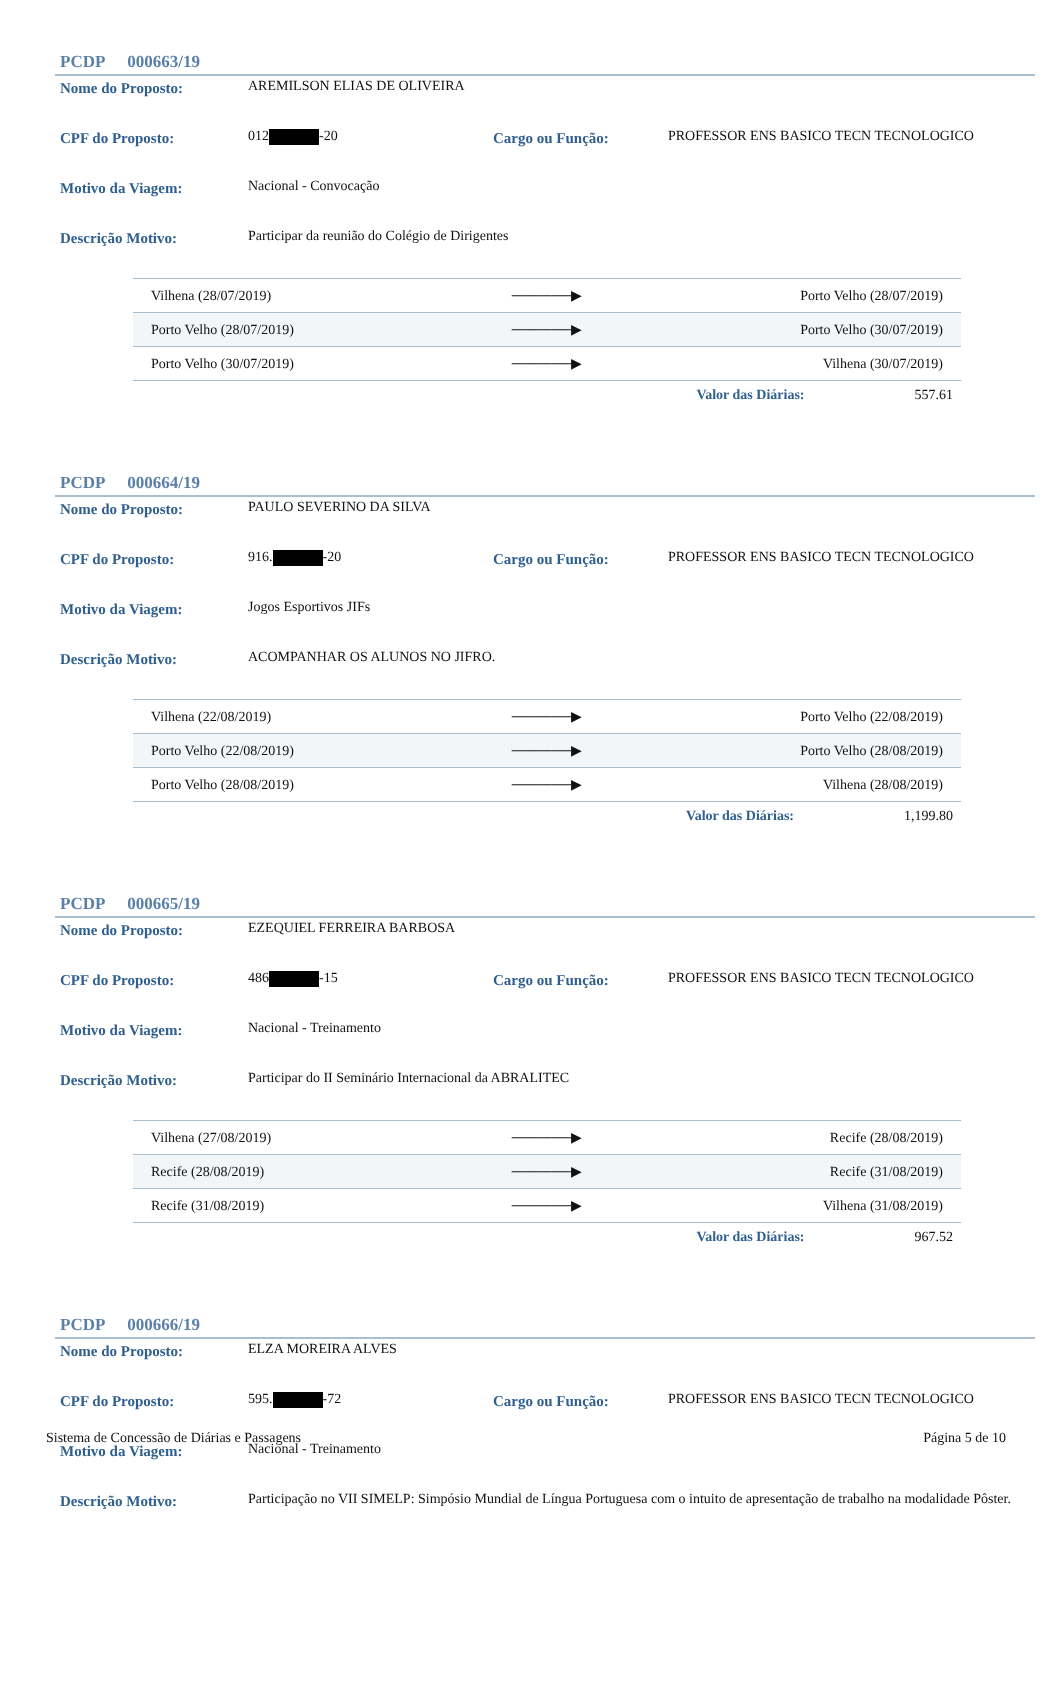PCDP 000663/19
Nome do Proposto: AREMILSON ELIAS DE OLIVEIRA
CPF do Proposto: 012 -20 Cargo ou Função: PROFESSOR ENS BASICO TECN TECNOLOGICO
Motivo da Viagem: Nacional - Convocação
Descrição Motivo: Participar da reunião do Colégio de Dirigentes
| Vilhena (28/07/2019) | ──────▶ | Porto Velho (28/07/2019) |
| Porto Velho (28/07/2019) | ──────▶ | Porto Velho (30/07/2019) |
| Porto Velho (30/07/2019) | ──────▶ | Vilhena (30/07/2019) |
Valor das Diárias: 557.61
PCDP 000664/19
Nome do Proposto: PAULO SEVERINO DA SILVA
CPF do Proposto: 916. -20 Cargo ou Função: PROFESSOR ENS BASICO TECN TECNOLOGICO
Motivo da Viagem: Jogos Esportivos JIFs
Descrição Motivo: ACOMPANHAR OS ALUNOS NO JIFRO.
| Vilhena (22/08/2019) | ──────▶ | Porto Velho (22/08/2019) |
| Porto Velho (22/08/2019) | ──────▶ | Porto Velho (28/08/2019) |
| Porto Velho (28/08/2019) | ──────▶ | Vilhena (28/08/2019) |
Valor das Diárias: 1,199.80
PCDP 000665/19
Nome do Proposto: EZEQUIEL FERREIRA BARBOSA
CPF do Proposto: 486 -15 Cargo ou Função: PROFESSOR ENS BASICO TECN TECNOLOGICO
Motivo da Viagem: Nacional - Treinamento
Descrição Motivo: Participar do II Seminário Internacional da ABRALITEC
| Vilhena (27/08/2019) | ──────▶ | Recife (28/08/2019) |
| Recife (28/08/2019) | ──────▶ | Recife (31/08/2019) |
| Recife (31/08/2019) | ──────▶ | Vilhena (31/08/2019) |
Valor das Diárias: 967.52
PCDP 000666/19
Nome do Proposto: ELZA MOREIRA ALVES
CPF do Proposto: 595. -72 Cargo ou Função: PROFESSOR ENS BASICO TECN TECNOLOGICO
Motivo da Viagem: Nacional - Treinamento
Descrição Motivo: Participação no VII SIMELP: Simpósio Mundial de Língua Portuguesa com o intuito de apresentação de trabalho na modalidade Pôster.
Sistema de Concessão de Diárias e Passagens Página 5 de 10